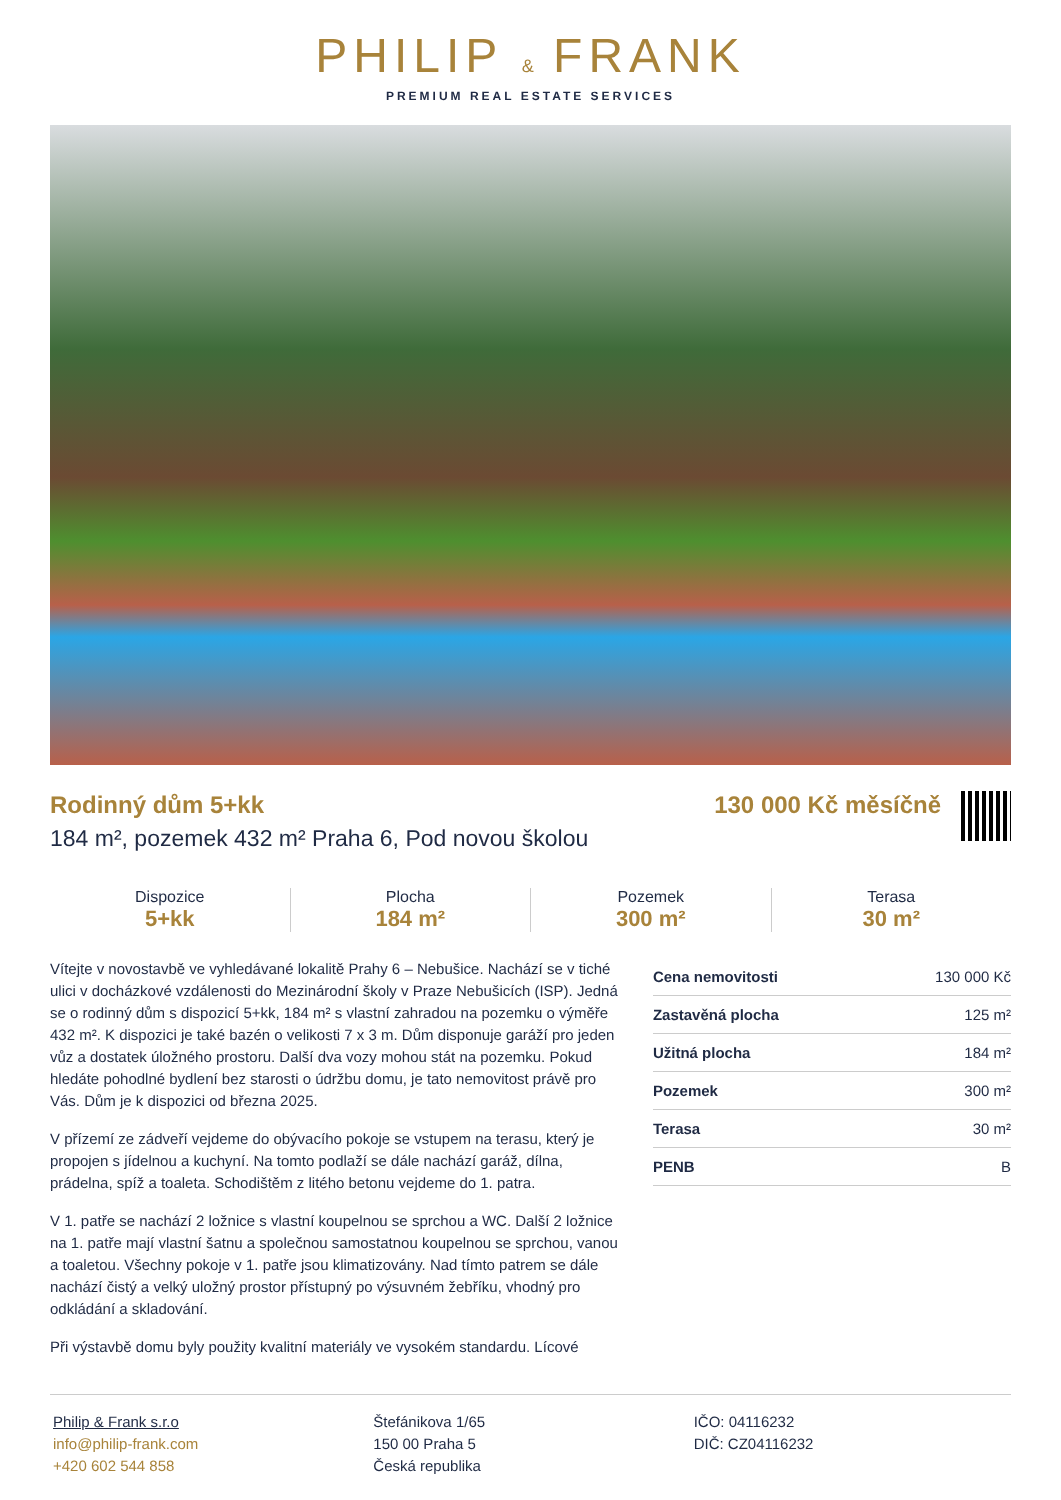PHILIP & FRANK
PREMIUM REAL ESTATE SERVICES
Rodinný dům 5+kk
184 m², pozemek 432 m² Praha 6, Pod novou školou
130 000 Kč měsíčně
Dispozice
5+kk
Plocha
184 m²
Pozemek
300 m²
Terasa
30 m²
Vítejte v novostavbě ve vyhledávané lokalitě Prahy 6 – Nebušice. Nachází se v tiché ulici v docházkové vzdálenosti do Mezinárodní školy v Praze Nebušicích (ISP). Jedná se o rodinný dům s dispozicí 5+kk, 184 m² s vlastní zahradou na pozemku o výměře 432 m². K dispozici je také bazén o velikosti 7 x 3 m. Dům disponuje garáží pro jeden vůz a dostatek úložného prostoru. Další dva vozy mohou stát na pozemku. Pokud hledáte pohodlné bydlení bez starosti o údržbu domu, je tato nemovitost právě pro Vás. Dům je k dispozici od března 2025.
V přízemí ze zádveří vejdeme do obývacího pokoje se vstupem na terasu, který je propojen s jídelnou a kuchyní. Na tomto podlaží se dále nachází garáž, dílna, prádelna, spíž a toaleta. Schodištěm z litého betonu vejdeme do 1. patra.
V 1. patře se nachází 2 ložnice s vlastní koupelnou se sprchou a WC. Další 2 ložnice na 1. patře mají vlastní šatnu a společnou samostatnou koupelnou se sprchou, vanou a toaletou. Všechny pokoje v 1. patře jsou klimatizovány. Nad tímto patrem se dále nachází čistý a velký uložný prostor přístupný po výsuvném žebříku, vhodný pro odkládání a skladování.
Při výstavbě domu byly použity kvalitní materiály ve vysokém standardu. Lícové
| Cena nemovitosti | 130 000 Kč |
| Zastavěná plocha | 125 m² |
| Užitná plocha | 184 m² |
| Pozemek | 300 m² |
| Terasa | 30 m² |
| PENB | B |
Philip & Frank s.r.o
info@philip-frank.com
+420 602 544 858
Štefánikova 1/65
150 00 Praha 5
Česká republika
IČO: 04116232
DIČ: CZ04116232